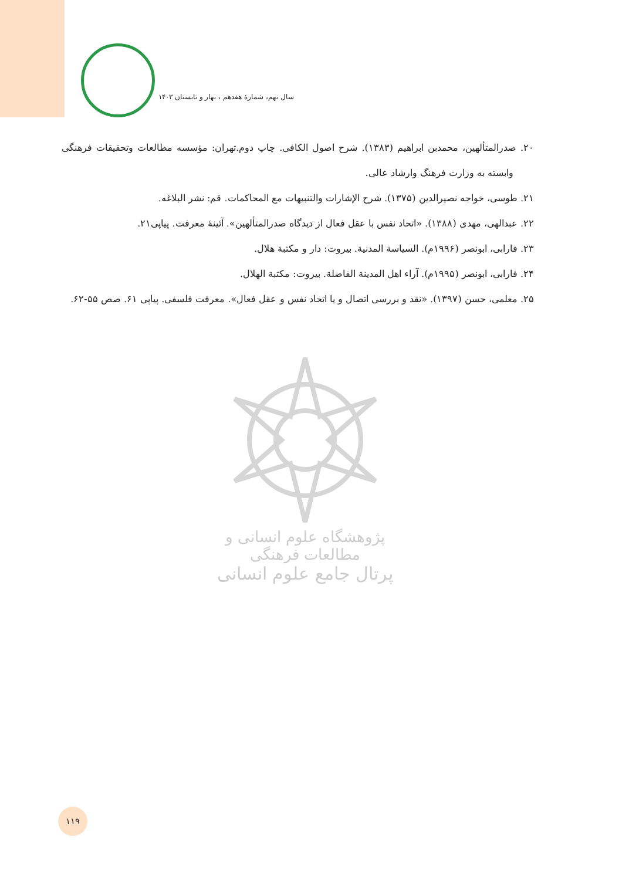سال نهم، شمارهٔ هفدهم ، بهار و تابستان ۱۴۰۳
۲۰. صدرالمتألهین، محمدبن ابراهیم (۱۳۸۳). شرح اصول الکافی. چاپ دوم.تهران: مؤسسه مطالعات وتحقیقات فرهنگی وابسته به وزارت فرهنگ وارشاد عالی.
۲۱. طوسی، خواجه نصیرالدین (۱۳۷۵). شرح الإشارات والتنبیهات مع المحاکمات. قم: نشر البلاغه.
۲۲. عبدالهی، مهدی (۱۳۸۸). «اتحاد نفس با عقل فعال از دیدگاه صدرالمتألهین». آئینهٔ معرفت. پیاپی۲۱.
۲۳. فارابی، ابونصر (۱۹۹۶م). السیاسة المدنیة. بیروت: دار و مکتبة هلال.
۲۴. فارابی، ابونصر (۱۹۹۵م). آراء اهل المدینة الفاضلة. بیروت: مکتبة الهلال.
۲۵. معلمی، حسن (۱۳۹۷). «نقد و بررسی اتصال و یا اتحاد نفس و عقل فعال». معرفت فلسفی. پیاپی ۶۱. صص ۵۵-۶۲.
پژوهشگاه علوم انسانی و مطالعات فرهنگی
پرتال جامع علوم انسانی
۱۱۹